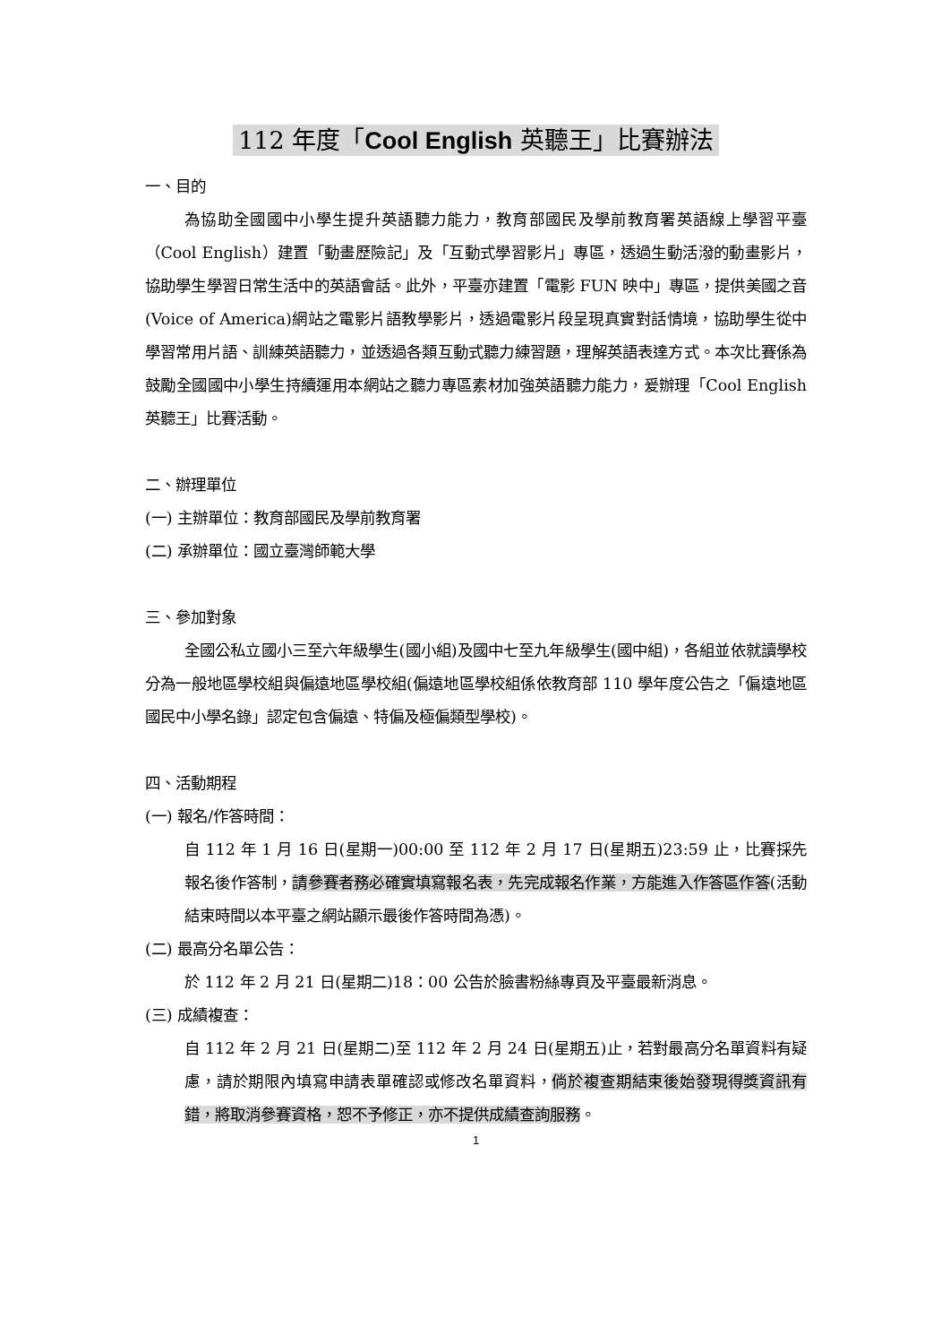112 年度「Cool English 英聽王」比賽辦法
一、目的
為協助全國國中小學生提升英語聽力能力，教育部國民及學前教育署英語線上學習平臺（Cool English）建置「動畫歷險記」及「互動式學習影片」專區，透過生動活潑的動畫影片，協助學生學習日常生活中的英語會話。此外，平臺亦建置「電影 FUN 映中」專區，提供美國之音(Voice of America)網站之電影片語教學影片，透過電影片段呈現真實對話情境，協助學生從中學習常用片語、訓練英語聽力，並透過各類互動式聽力練習題，理解英語表達方式。本次比賽係為鼓勵全國國中小學生持續運用本網站之聽力專區素材加強英語聽力能力，爰辦理「Cool English 英聽王」比賽活動。
二、辦理單位
(一) 主辦單位：教育部國民及學前教育署
(二) 承辦單位：國立臺灣師範大學
三、參加對象
全國公私立國小三至六年級學生(國小組)及國中七至九年級學生(國中組)，各組並依就讀學校分為一般地區學校組與偏遠地區學校組(偏遠地區學校組係依教育部 110 學年度公告之「偏遠地區國民中小學名錄」認定包含偏遠、特偏及極偏類型學校)。
四、活動期程
(一) 報名/作答時間：
自 112 年 1 月 16 日(星期一)00:00 至 112 年 2 月 17 日(星期五)23:59 止，比賽採先報名後作答制，請參賽者務必確實填寫報名表，先完成報名作業，方能進入作答區作答(活動結束時間以本平臺之網站顯示最後作答時間為憑)。
(二) 最高分名單公告：
於 112 年 2 月 21 日(星期二)18：00 公告於臉書粉絲專頁及平臺最新消息。
(三) 成績複查：
自 112 年 2 月 21 日(星期二)至 112 年 2 月 24 日(星期五)止，若對最高分名單資料有疑慮，請於期限內填寫申請表單確認或修改名單資料，倘於複查期結束後始發現得獎資訊有錯，將取消參賽資格，恕不予修正，亦不提供成績查詢服務。
1